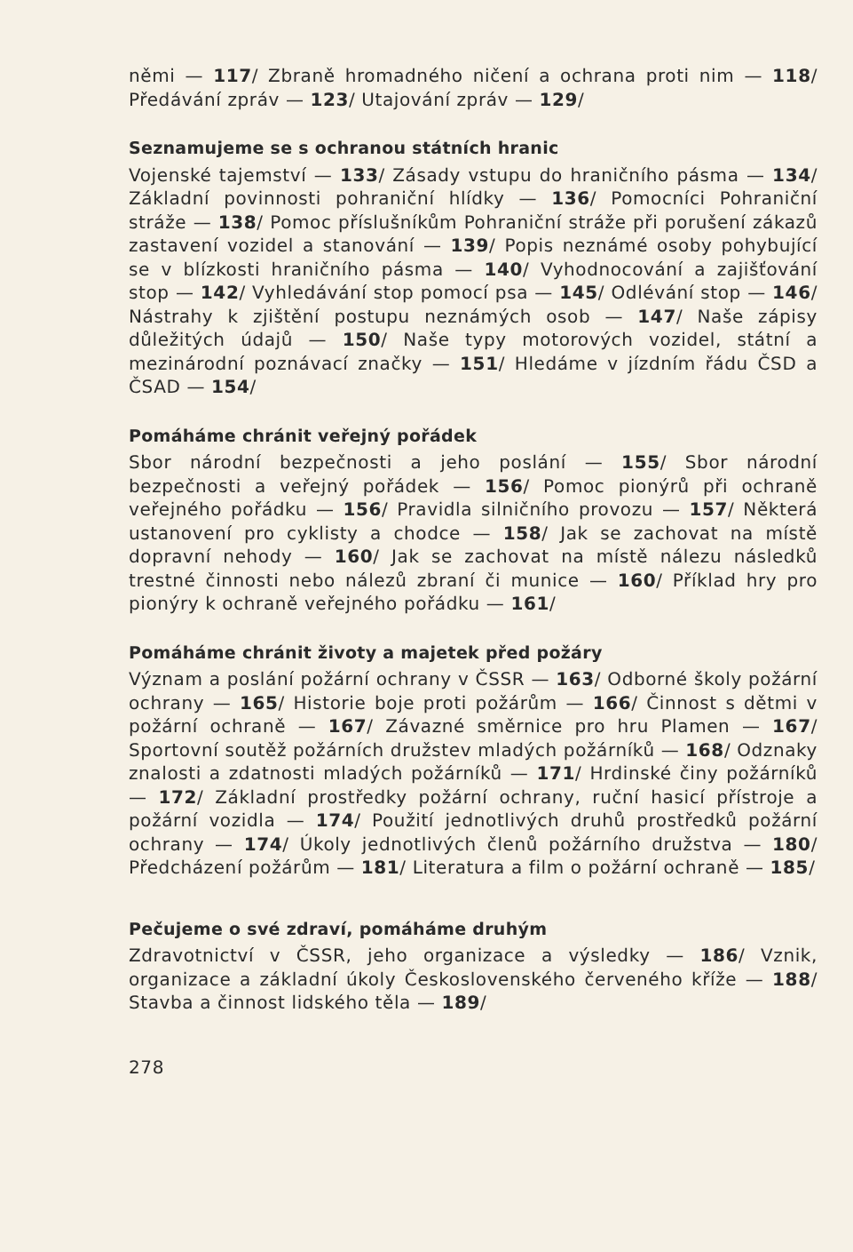němi — 117/ Zbraně hromadného ničení a ochrana proti nim — 118/ Předávání zpráv — 123/ Utajování zpráv — 129/
Seznamujeme se s ochranou státních hranic
Vojenské tajemství — 133/ Zásady vstupu do hraničního pásma — 134/ Základní povinnosti pohraniční hlídky — 136/ Pomocníci Pohraniční stráže — 138/ Pomoc příslušníkům Pohraniční stráže při porušení zákazů zastavení vozidel a stanování — 139/ Popis neznámé osoby pohybující se v blízkosti hraničního pásma — 140/ Vyhodnocování a zajišťování stop — 142/ Vyhledávání stop pomocí psa — 145/ Odlévání stop — 146/ Nástrahy k zjištění postupu neznámých osob — 147/ Naše zápisy důležitých údajů — 150/ Naše typy motorových vozidel, státní a mezinárodní poznávací značky — 151/ Hledáme v jízdním řádu ČSD a ČSAD — 154/
Pomáháme chránit veřejný pořádek
Sbor národní bezpečnosti a jeho poslání — 155/ Sbor národní bezpečnosti a veřejný pořádek — 156/ Pomoc pionýrů při ochraně veřejného pořádku — 156/ Pravidla silničního provozu — 157/ Některá ustanovení pro cyklisty a chodce — 158/ Jak se zachovat na místě dopravní nehody — 160/ Jak se zachovat na místě nálezu následků trestné činnosti nebo nálezů zbraní či munice — 160/ Příklad hry pro pionýry k ochraně veřejného pořádku — 161/
Pomáháme chránit životy a majetek před požáry
Význam a poslání požární ochrany v ČSSR — 163/ Odborné školy požární ochrany — 165/ Historie boje proti požárům — 166/ Činnost s dětmi v požární ochraně — 167/ Závazné směrnice pro hru Plamen — 167/ Sportovní soutěž požárních družstev mladých požárníků — 168/ Odznaky znalosti a zdatnosti mladých požárníků — 171/ Hrdinské činy požárníků — 172/ Základní prostředky požární ochrany, ruční hasicí přístroje a požární vozidla — 174/ Použití jednotlivých druhů prostředků požární ochrany — 174/ Úkoly jednotlivých členů požárního družstva — 180/ Předcházení požárům — 181/ Literatura a film o požární ochraně — 185/
Pečujeme o své zdraví, pomáháme druhým
Zdravotnictví v ČSSR, jeho organizace a výsledky — 186/ Vznik, organizace a základní úkoly Československého červeného kříže — 188/ Stavba a činnost lidského těla — 189/
278